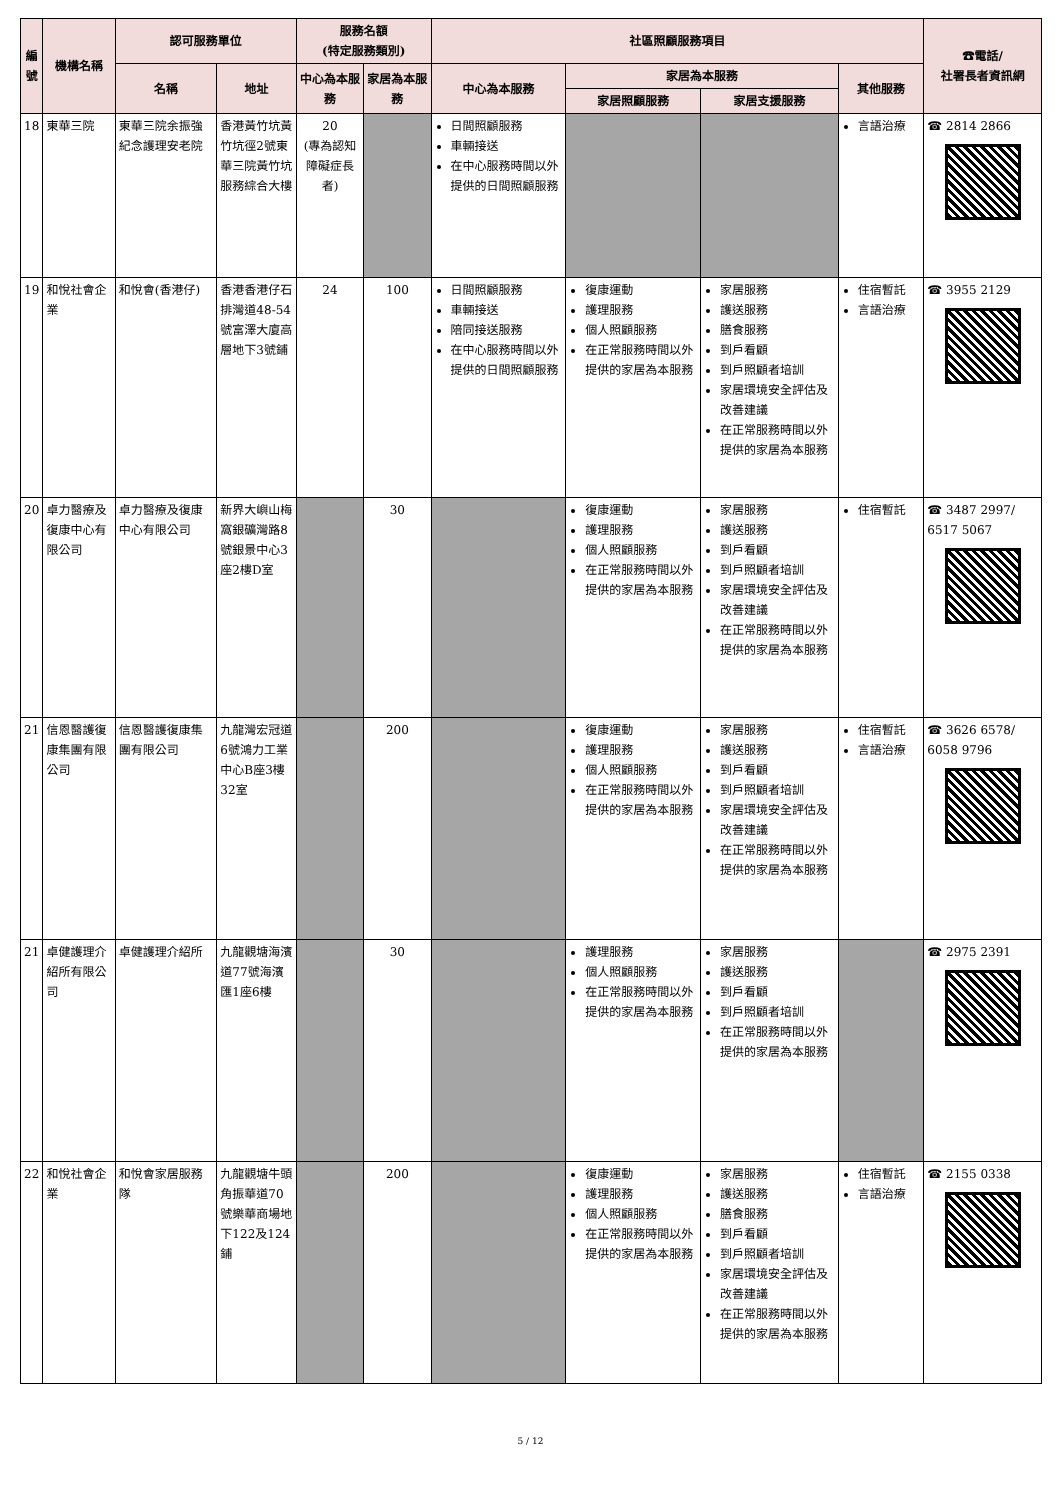| 編號 | 機構名稱 | 認可服務單位 | | 服務名額 (特定服務類別) | | 社區照顧服務項目 | | | | ☎電話/ 社署長者資訊網 |
| --- | --- | --- | --- | --- | --- | --- | --- | --- | --- | --- |
| | | 名稱 | 地址 | 中心為本服務 | 家居為本服務 | 中心為本服務 | 家居為本服務 | | 其他服務 | |
| | | | | | | | 家居照顧服務 | 家居支援服務 | | |
| 18 | 東華三院 | 東華三院余振強紀念護理安老院 | 香港黃竹坑黃竹坑徑2號東華三院黃竹坑服務綜合大樓 | 20 (專為認知障礙症長者) | | 日間照顧服務 車輛接送 在中心服務時間以外提供的日間照顧服務 | | | 言語治療 | ☎ 2814 2866 |
| 19 | 和悅社會企業 | 和悅會(香港仔) | 香港香港仔石排灣道48-54號富澤大廈高層地下3號鋪 | 24 | 100 | 日間照顧服務 車輛接送 陪同接送服務 在中心服務時間以外提供的日間照顧服務 | 復康運動 護理服務 個人照顧服務 在正常服務時間以外提供的家居為本服務 | 家居服務 護送服務 膳食服務 到戶看顧 到戶照顧者培訓 家居環境安全評估及改善建議 在正常服務時間以外提供的家居為本服務 | 住宿暫託 言語治療 | ☎ 3955 2129 |
| 20 | 卓力醫療及復康中心有限公司 | 卓力醫療及復康中心有限公司 | 新界大嶼山梅窩銀礦灣路8號銀景中心3座2樓D室 | | 30 | | 復康運動 護理服務 個人照顧服務 在正常服務時間以外提供的家居為本服務 | 家居服務 護送服務 到戶看顧 到戶照顧者培訓 家居環境安全評估及改善建議 在正常服務時間以外提供的家居為本服務 | 住宿暫託 | ☎ 3487 2997/ 6517 5067 |
| 21 | 信恩醫護復康集團有限公司 | 信恩醫護復康集團有限公司 | 九龍灣宏冠道6號鴻力工業中心B座3樓32室 | | 200 | | 復康運動 護理服務 個人照顧服務 在正常服務時間以外提供的家居為本服務 | 家居服務 護送服務 到戶看顧 到戶照顧者培訓 家居環境安全評估及改善建議 在正常服務時間以外提供的家居為本服務 | 住宿暫託 言語治療 | ☎ 3626 6578/ 6058 9796 |
| 21 | 卓健護理介紹所有限公司 | 卓健護理介紹所 | 九龍觀塘海濱道77號海濱匯1座6樓 | | 30 | | 護理服務 個人照顧服務 在正常服務時間以外提供的家居為本服務 | 家居服務 護送服務 到戶看顧 到戶照顧者培訓 在正常服務時間以外提供的家居為本服務 | | ☎ 2975 2391 |
| 22 | 和悅社會企業 | 和悅會家居服務隊 | 九龍觀塘牛頭角振華道70號樂華商場地下122及124鋪 | | 200 | | 復康運動 護理服務 個人照顧服務 在正常服務時間以外提供的家居為本服務 | 家居服務 護送服務 膳食服務 到戶看顧 到戶照顧者培訓 家居環境安全評估及改善建議 在正常服務時間以外提供的家居為本服務 | 住宿暫託 言語治療 | ☎ 2155 0338 |
5 / 12